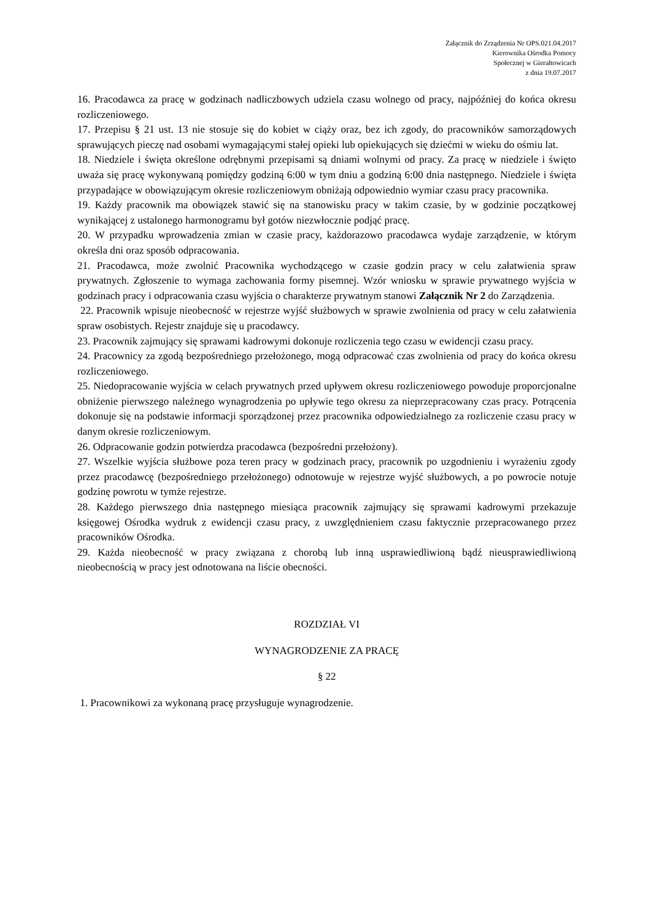Załącznik do Zrządzenia Nr OPS.021.04.2017
Kierownika Ośrodka Pomocy
Społecznej w Gierałtowicach
z dnia 19.07.2017
16. Pracodawca za pracę w godzinach nadliczbowych udziela czasu wolnego od pracy, najpóźniej do końca okresu rozliczeniowego.
17. Przepisu § 21 ust. 13 nie stosuje się do kobiet w ciąży oraz, bez ich zgody, do pracowników samorządowych sprawujących pieczę nad osobami wymagającymi stałej opieki lub opiekujących się dziećmi w wieku do ośmiu lat.
18. Niedziele i święta określone odrębnymi przepisami są dniami wolnymi od pracy. Za pracę w niedziele i święto uważa się pracę wykonywaną pomiędzy godziną 6:00 w tym dniu a godziną 6:00 dnia następnego. Niedziele i święta przypadające w obowiązującym okresie rozliczeniowym obniżają odpowiednio wymiar czasu pracy pracownika.
19. Każdy pracownik ma obowiązek stawić się na stanowisku pracy w takim czasie, by w godzinie początkowej wynikającej z ustalonego harmonogramu był gotów niezwłocznie podjąć pracę.
20. W przypadku wprowadzenia zmian w czasie pracy, każdorazowo pracodawca wydaje zarządzenie, w którym określa dni oraz sposób odpracowania.
21. Pracodawca, może zwolnić Pracownika wychodzącego w czasie godzin pracy w celu załatwienia spraw prywatnych. Zgłoszenie to wymaga zachowania formy pisemnej. Wzór wniosku w sprawie prywatnego wyjścia w godzinach pracy i odpracowania czasu wyjścia o charakterze prywatnym stanowi Załącznik Nr 2 do Zarządzenia.
22. Pracownik wpisuje nieobecność w rejestrze wyjść służbowych w sprawie zwolnienia od pracy w celu załatwienia spraw osobistych. Rejestr znajduje się u pracodawcy.
23. Pracownik zajmujący się sprawami kadrowymi dokonuje rozliczenia tego czasu w ewidencji czasu pracy.
24. Pracownicy za zgodą bezpośredniego przełożonego, mogą odpracować czas zwolnienia od pracy do końca okresu rozliczeniowego.
25. Niedopracowanie wyjścia w celach prywatnych przed upływem okresu rozliczeniowego powoduje proporcjonalne obniżenie pierwszego należnego wynagrodzenia po upływie tego okresu za nieprzepracowany czas pracy. Potrącenia dokonuje się na podstawie informacji sporządzonej przez pracownika odpowiedzialnego za rozliczenie czasu pracy w danym okresie rozliczeniowym.
26. Odpracowanie godzin potwierdza pracodawca (bezpośredni przełożony).
27. Wszelkie wyjścia służbowe poza teren pracy w godzinach pracy, pracownik po uzgodnieniu i wyrażeniu zgody przez pracodawcę (bezpośredniego przełożonego) odnotowuje w rejestrze wyjść służbowych, a po powrocie notuje godzinę powrotu w tymże rejestrze.
28. Każdego pierwszego dnia następnego miesiąca pracownik zajmujący się sprawami kadrowymi przekazuje księgowej Ośrodka wydruk z ewidencji czasu pracy, z uwzględnieniem czasu faktycznie przepracowanego przez pracowników Ośrodka.
29. Każda nieobecność w pracy związana z chorobą lub inną usprawiedliwioną bądź nieusprawiedliwioną nieobecnością w pracy jest odnotowana na liście obecności.
ROZDZIAŁ VI
WYNAGRODZENIE ZA PRACĘ
§ 22
1. Pracownikowi za wykonaną pracę przysługuje wynagrodzenie.